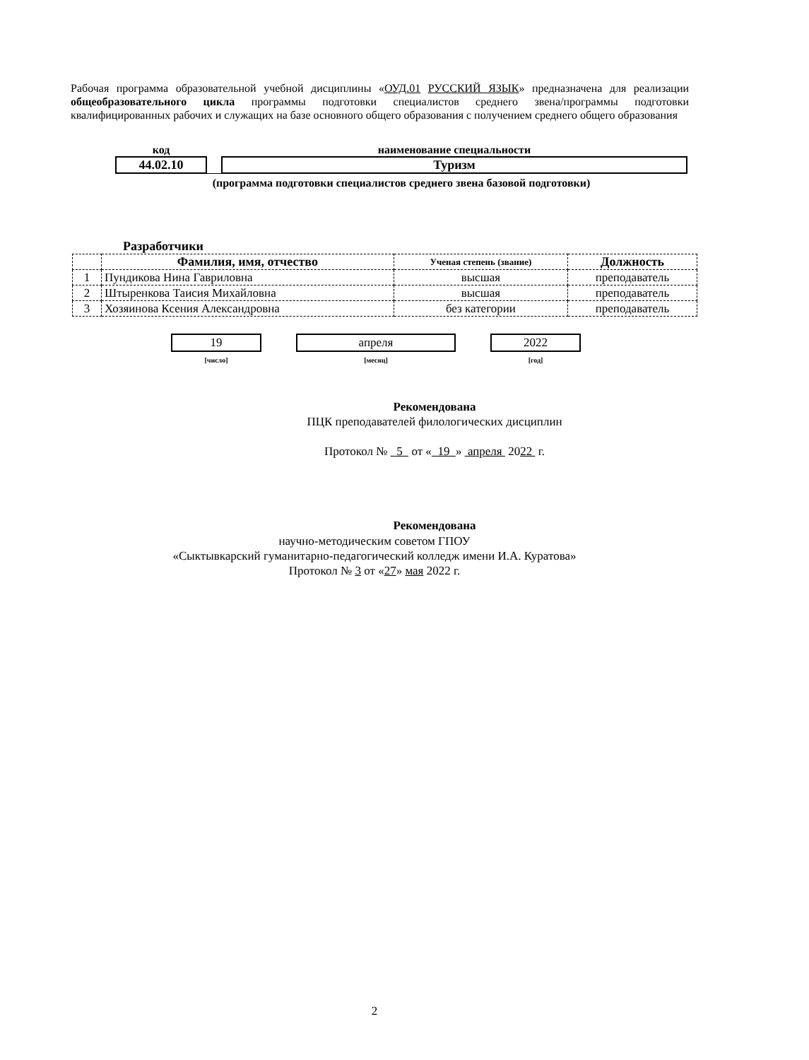Рабочая программа образовательной учебной дисциплины «ОУД.01 РУССКИЙ ЯЗЫК» предназначена для реализации общеобразовательного цикла программы подготовки специалистов среднего звена/программы подготовки квалифицированных рабочих и служащих на базе основного общего образования с получением среднего общего образования
| код | | наименование специальности |
| 44.02.10 | | Туризм |
| (программа подготовки специалистов среднего звена базовой подготовки) | | |
Разработчики
| | Фамилия, имя, отчество | Ученая степень (звание) | Должность |
| --- | --- | --- | --- |
| 1 | Пундикова Нина Гавриловна | высшая | преподаватель |
| 2 | Штыренкова Таисия Михайловна | высшая | преподаватель |
| 3 | Хозяинова Ксения Александровна | без категории | преподаватель |
19
[число]
апреля
[месяц]
2022
[год]
Рекомендована
ПЦК преподавателей филологических дисциплин
Протокол № 5 от « 19 » апреля 2022 г.
Рекомендована
научно-методическим советом ГПОУ
«Сыктывкарский гуманитарно-педагогический колледж имени И.А. Куратова»
Протокол № 3 от «27» мая 2022 г.
2